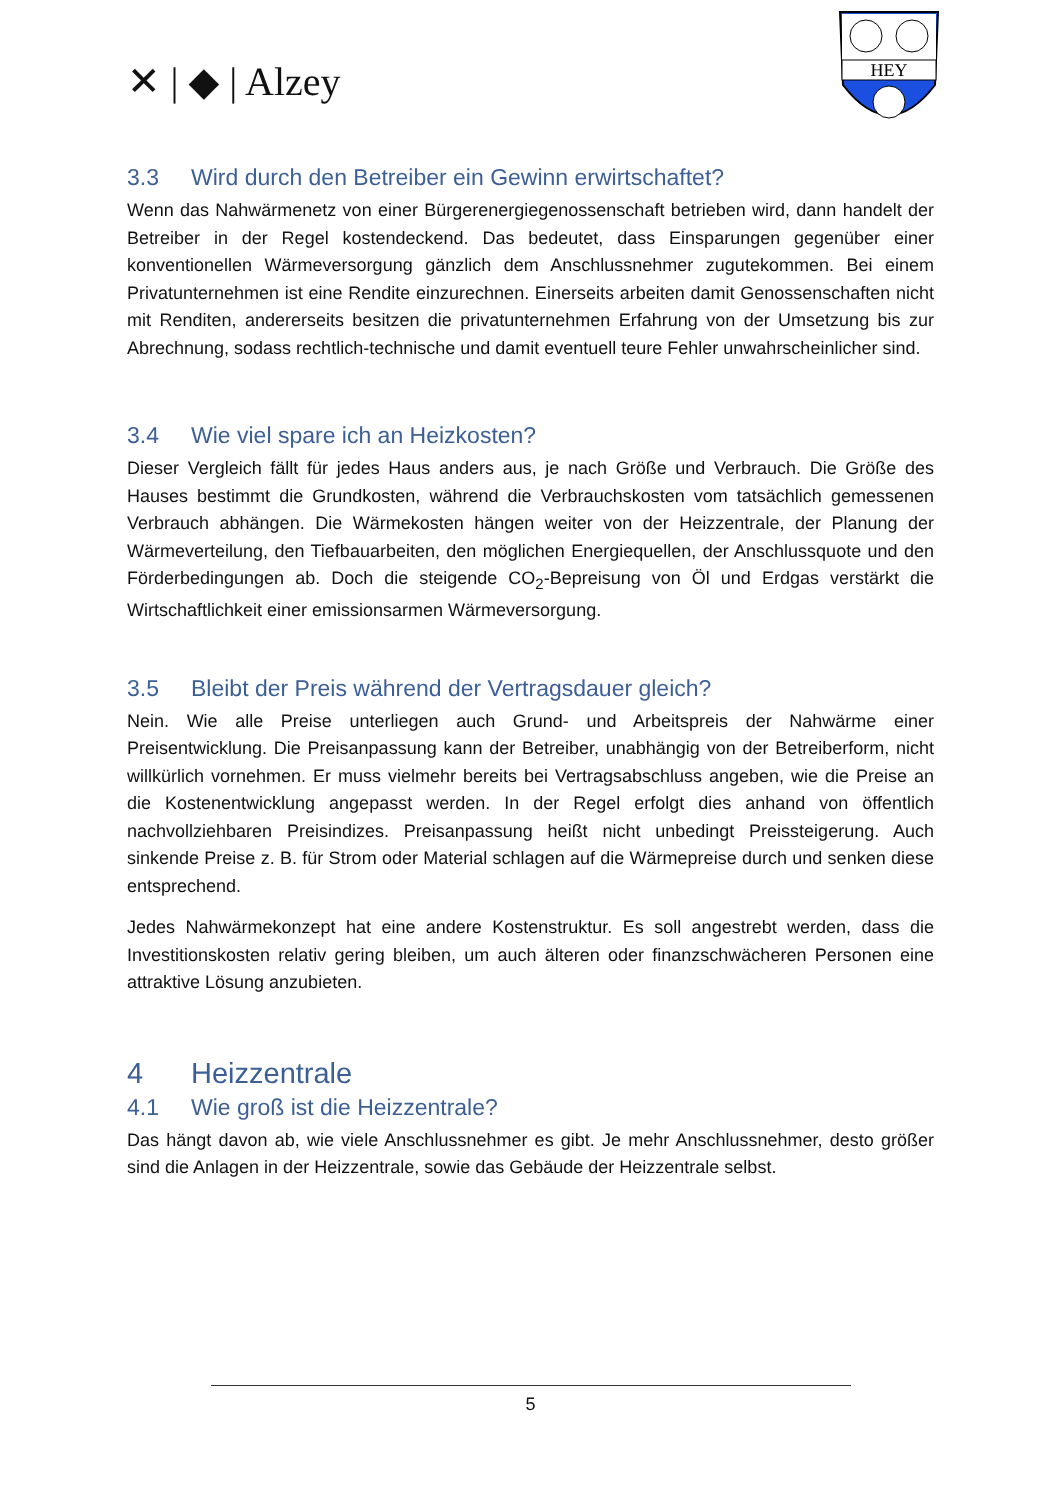✕ | ◆ | Alzey
HEY
3.3 Wird durch den Betreiber ein Gewinn erwirtschaftet?
Wenn das Nahwärmenetz von einer Bürgerenergiegenossenschaft betrieben wird, dann handelt der Betreiber in der Regel kostendeckend. Das bedeutet, dass Einsparungen gegenüber einer konventionellen Wärmeversorgung gänzlich dem Anschlussnehmer zugutekommen. Bei einem Privatunternehmen ist eine Rendite einzurechnen. Einerseits arbeiten damit Genossenschaften nicht mit Renditen, andererseits besitzen die privatunternehmen Erfahrung von der Umsetzung bis zur Abrechnung, sodass rechtlich-technische und damit eventuell teure Fehler unwahrscheinlicher sind.
3.4 Wie viel spare ich an Heizkosten?
Dieser Vergleich fällt für jedes Haus anders aus, je nach Größe und Verbrauch. Die Größe des Hauses bestimmt die Grundkosten, während die Verbrauchskosten vom tatsächlich gemessenen Verbrauch abhängen. Die Wärmekosten hängen weiter von der Heizzentrale, der Planung der Wärmeverteilung, den Tiefbauarbeiten, den möglichen Energiequellen, der Anschlussquote und den Förderbedingungen ab. Doch die steigende CO<sub>2</sub>-Bepreisung von Öl und Erdgas verstärkt die Wirtschaftlichkeit einer emissionsarmen Wärmeversorgung.
3.5 Bleibt der Preis während der Vertragsdauer gleich?
Nein. Wie alle Preise unterliegen auch Grund- und Arbeitspreis der Nahwärme einer Preisentwicklung. Die Preisanpassung kann der Betreiber, unabhängig von der Betreiberform, nicht willkürlich vornehmen. Er muss vielmehr bereits bei Vertragsabschluss angeben, wie die Preise an die Kostenentwicklung angepasst werden. In der Regel erfolgt dies anhand von öffentlich nachvollziehbaren Preisindizes. Preisanpassung heißt nicht unbedingt Preissteigerung. Auch sinkende Preise z. B. für Strom oder Material schlagen auf die Wärmepreise durch und senken diese entsprechend.
Jedes Nahwärmekonzept hat eine andere Kostenstruktur. Es soll angestrebt werden, dass die Investitionskosten relativ gering bleiben, um auch älteren oder finanzschwächeren Personen eine attraktive Lösung anzubieten.
4 Heizzentrale
4.1 Wie groß ist die Heizzentrale?
Das hängt davon ab, wie viele Anschlussnehmer es gibt. Je mehr Anschlussnehmer, desto größer sind die Anlagen in der Heizzentrale, sowie das Gebäude der Heizzentrale selbst.
5